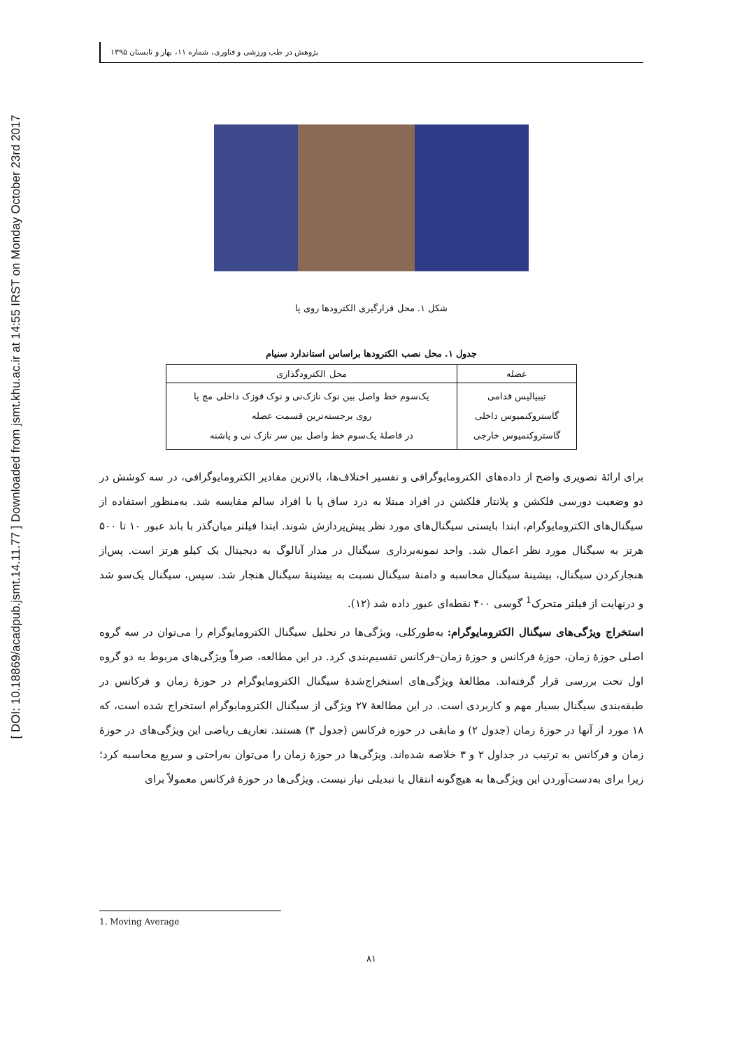[ DOI: 10.18869/acadpub.jsmt.14.11.77 ] Downloaded from jsmt.khu.ac.ir at 14:55 IRST on Monday October 23rd 2017
پژوهش در طب ورزشی و فناوری، شماره ۱۱، بهار و تابستان ۱۳۹۵
شکل ۱. محل قرارگیری الکترودها روی پا
جدول ۱. محل نصب الکترودها براساس استاندارد سنیام
| عضله | محل الکترودگذاری |
| --- | --- |
| تیبیالیس قدامی گاستروکنمیوس داخلی گاستروکنمیوس خارجی | یک‌سوم خط واصل بین نوک نازک‌نی و نوک قوزک داخلی مچ پا روی برجسته‌ترین قسمت عضله در فاصلهٔ یک‌سوم خط واصل بین سر نازک نی و پاشنه |
برای ارائهٔ تصویری واضح از داده‌های الکترومایوگرافی و تفسیر اختلاف‌ها، بالاترین مقادیر الکترومایوگرافی، در سه کوشش در دو وضعیت دورسی فلکشن و پلانتار فلکشن در افراد مبتلا به درد ساق پا با افراد سالم مقایسه شد. به‌منظور استفاده از سیگنال‌های الکترومایوگرام، ابتدا بایستی سیگنال‌های مورد نظر پیش‌پردازش شوند. ابتدا فیلتر میان‌گذر با باند عبور ۱۰ تا ۵۰۰ هرتز به سیگنال مورد نظر اعمال شد. واحد نمونه‌برداری سیگنال در مدار آنالوگ به دیجیتال یک کیلو هرتز است. پس‌از هنجارکردن سیگنال، بیشینهٔ سیگنال محاسبه و دامنهٔ سیگنال نسبت به بیشینهٔ سیگنال هنجار شد. سپس، سیگنال یک‌سو شد و درنهایت از فیلتر متحرک<sup>1</sup> گوسی ۴۰۰ نقطه‌ای عبور داده شد (۱۲).
استخراج ویژگی‌های سیگنال الکترومایوگرام: به‌طورکلی، ویژگی‌ها در تحلیل سیگنال الکترومایوگرام را می‌توان در سه گروه اصلی حوزهٔ زمان، حوزهٔ فرکانس و حوزهٔ زمان–فرکانس تقسیم‌بندی کرد. در این مطالعه، صرفاً ویژگی‌های مربوط به دو گروه اول تحت بررسی قرار گرفته‌اند. مطالعهٔ ویژگی‌های استخراج‌شدهٔ سیگنال الکترومایوگرام در حوزهٔ زمان و فرکانس در طبقه‌بندی سیگنال بسیار مهم و کاربردی است. در این مطالعهٔ ۲۷ ویژگی از سیگنال الکترومایوگرام استخراج شده است، که ۱۸ مورد از آنها در حوزهٔ زمان (جدول ۲) و مابقی در حوزه فرکانس (جدول ۳) هستند. تعاریف ریاضی این ویژگی‌های در حوزهٔ زمان و فرکانس به ترتیب در جداول ۲ و ۳ خلاصه شده‌اند. ویژگی‌ها در حوزهٔ زمان را می‌توان به‌راحتی و سریع محاسبه کرد؛ زیرا برای به‌دست‌آوردن این ویژگی‌ها به هیچ‌گونه انتقال یا تبدیلی نیاز نیست. ویژگی‌ها در حوزهٔ فرکانس معمولاً برای
1. Moving Average
۸۱